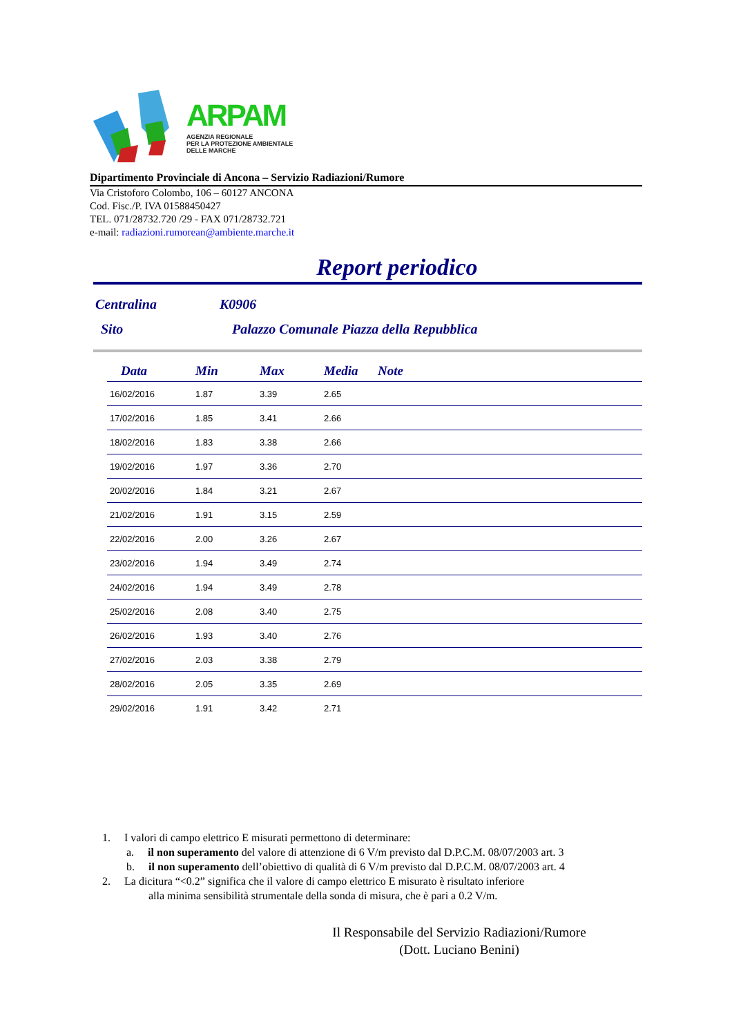ARPAM
AGENZIA REGIONALE
PER LA PROTEZIONE AMBIENTALE
DELLE MARCHE
Dipartimento Provinciale di Ancona – Servizio Radiazioni/Rumore
Via Cristoforo Colombo, 106 – 60127 ANCONA
Cod. Fisc./P. IVA 01588450427
TEL. 071/28732.720 /29 - FAX 071/28732.721
e-mail: radiazioni.rumorean@ambiente.marche.it
Report periodico
Centralina K0906
Sito Palazzo Comunale Piazza della Repubblica
| Data | Min | Max | Media | Note |
| --- | --- | --- | --- | --- |
| 16/02/2016 | 1.87 | 3.39 | 2.65 | |
| 17/02/2016 | 1.85 | 3.41 | 2.66 | |
| 18/02/2016 | 1.83 | 3.38 | 2.66 | |
| 19/02/2016 | 1.97 | 3.36 | 2.70 | |
| 20/02/2016 | 1.84 | 3.21 | 2.67 | |
| 21/02/2016 | 1.91 | 3.15 | 2.59 | |
| 22/02/2016 | 2.00 | 3.26 | 2.67 | |
| 23/02/2016 | 1.94 | 3.49 | 2.74 | |
| 24/02/2016 | 1.94 | 3.49 | 2.78 | |
| 25/02/2016 | 2.08 | 3.40 | 2.75 | |
| 26/02/2016 | 1.93 | 3.40 | 2.76 | |
| 27/02/2016 | 2.03 | 3.38 | 2.79 | |
| 28/02/2016 | 2.05 | 3.35 | 2.69 | |
| 29/02/2016 | 1.91 | 3.42 | 2.71 | |
1. I valori di campo elettrico E misurati permettono di determinare:
a. il non superamento del valore di attenzione di 6 V/m previsto dal D.P.C.M. 08/07/2003 art. 3
b. il non superamento dell’obiettivo di qualità di 6 V/m previsto dal D.P.C.M. 08/07/2003 art. 4
2. La dicitura “<0.2” significa che il valore di campo elettrico E misurato è risultato inferiore
alla minima sensibilità strumentale della sonda di misura, che è pari a 0.2 V/m.
Il Responsabile del Servizio Radiazioni/Rumore
(Dott. Luciano Benini)